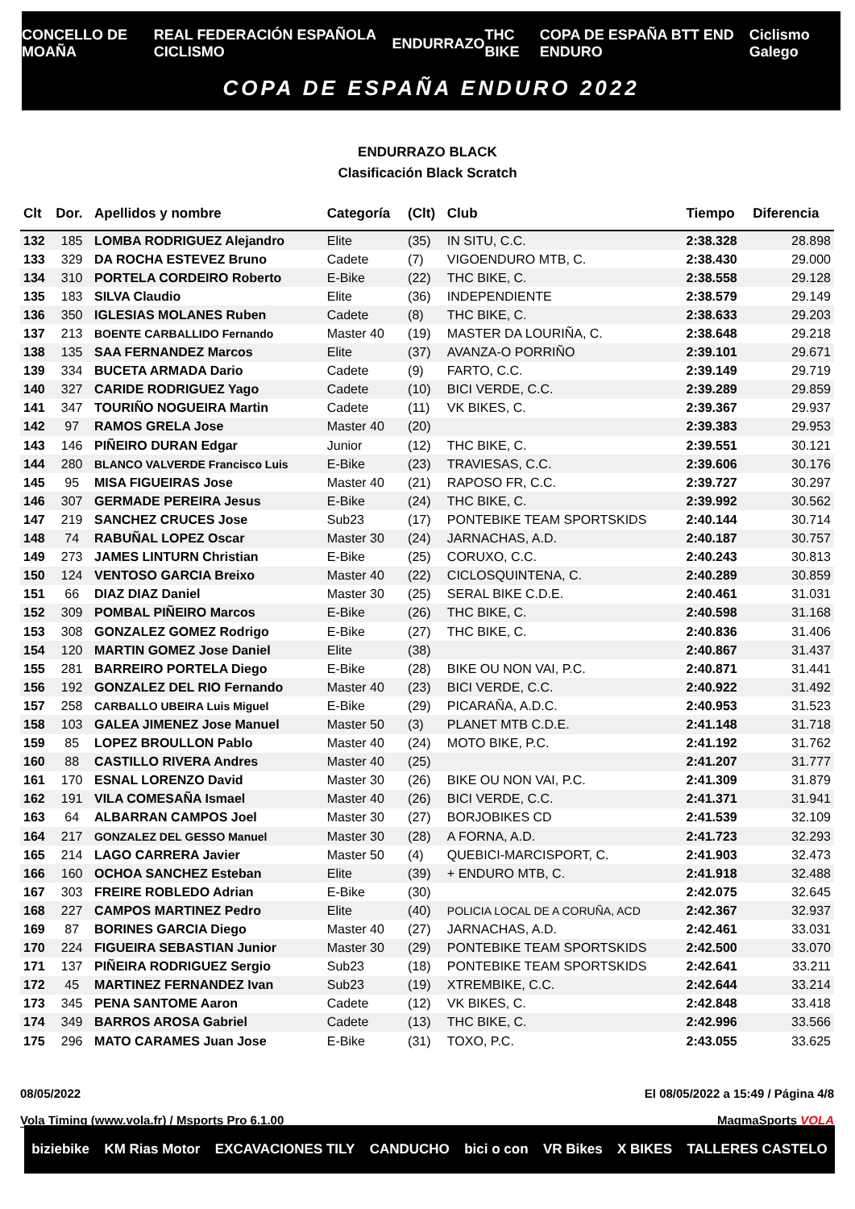CONCELLO DE MOAÑA REAL FEDERACIÓN ESPAÑOLA CICLISMO ENDURRAZO THC BIKE COPA DE ESPAÑA BTT END ENDURO Ciclismo Galego
COPA DE ESPAÑA ENDURO 2022
ENDURRAZO BLACK
Clasificación Black Scratch
| Clt | Dor. | Apellidos y nombre | Categoría | (Clt) | Club | Tiempo | Diferencia |
| --- | --- | --- | --- | --- | --- | --- | --- |
| 132 | 185 | LOMBA RODRIGUEZ Alejandro | Elite | (35) | IN SITU, C.C. | 2:38.328 | 28.898 |
| 133 | 329 | DA ROCHA ESTEVEZ Bruno | Cadete | (7) | VIGOENDURO MTB, C. | 2:38.430 | 29.000 |
| 134 | 310 | PORTELA CORDEIRO Roberto | E-Bike | (22) | THC BIKE, C. | 2:38.558 | 29.128 |
| 135 | 183 | SILVA Claudio | Elite | (36) | INDEPENDIENTE | 2:38.579 | 29.149 |
| 136 | 350 | IGLESIAS MOLANES Ruben | Cadete | (8) | THC BIKE, C. | 2:38.633 | 29.203 |
| 137 | 213 | BOENTE CARBALLIDO Fernando | Master 40 | (19) | MASTER DA LOURIÑA, C. | 2:38.648 | 29.218 |
| 138 | 135 | SAA FERNANDEZ Marcos | Elite | (37) | AVANZA-O PORRIÑO | 2:39.101 | 29.671 |
| 139 | 334 | BUCETA ARMADA Dario | Cadete | (9) | FARTO, C.C. | 2:39.149 | 29.719 |
| 140 | 327 | CARIDE RODRIGUEZ Yago | Cadete | (10) | BICI VERDE, C.C. | 2:39.289 | 29.859 |
| 141 | 347 | TOURIÑO NOGUEIRA Martin | Cadete | (11) | VK BIKES, C. | 2:39.367 | 29.937 |
| 142 | 97 | RAMOS GRELA Jose | Master 40 | (20) | | 2:39.383 | 29.953 |
| 143 | 146 | PIÑEIRO DURAN Edgar | Junior | (12) | THC BIKE, C. | 2:39.551 | 30.121 |
| 144 | 280 | BLANCO VALVERDE Francisco Luis | E-Bike | (23) | TRAVIESAS, C.C. | 2:39.606 | 30.176 |
| 145 | 95 | MISA FIGUEIRAS Jose | Master 40 | (21) | RAPOSO FR, C.C. | 2:39.727 | 30.297 |
| 146 | 307 | GERMADE PEREIRA Jesus | E-Bike | (24) | THC BIKE, C. | 2:39.992 | 30.562 |
| 147 | 219 | SANCHEZ CRUCES Jose | Sub23 | (17) | PONTEBIKE TEAM SPORTSKIDS | 2:40.144 | 30.714 |
| 148 | 74 | RABUÑAL LOPEZ Oscar | Master 30 | (24) | JARNACHAS, A.D. | 2:40.187 | 30.757 |
| 149 | 273 | JAMES LINTURN Christian | E-Bike | (25) | CORUXO, C.C. | 2:40.243 | 30.813 |
| 150 | 124 | VENTOSO GARCIA Breixo | Master 40 | (22) | CICLOSQUINTENA, C. | 2:40.289 | 30.859 |
| 151 | 66 | DIAZ DIAZ Daniel | Master 30 | (25) | SERAL BIKE C.D.E. | 2:40.461 | 31.031 |
| 152 | 309 | POMBAL PIÑEIRO Marcos | E-Bike | (26) | THC BIKE, C. | 2:40.598 | 31.168 |
| 153 | 308 | GONZALEZ GOMEZ Rodrigo | E-Bike | (27) | THC BIKE, C. | 2:40.836 | 31.406 |
| 154 | 120 | MARTIN GOMEZ Jose Daniel | Elite | (38) | | 2:40.867 | 31.437 |
| 155 | 281 | BARREIRO PORTELA Diego | E-Bike | (28) | BIKE OU NON VAI, P.C. | 2:40.871 | 31.441 |
| 156 | 192 | GONZALEZ DEL RIO Fernando | Master 40 | (23) | BICI VERDE, C.C. | 2:40.922 | 31.492 |
| 157 | 258 | CARBALLO UBEIRA Luis Miguel | E-Bike | (29) | PICARAÑA, A.D.C. | 2:40.953 | 31.523 |
| 158 | 103 | GALEA JIMENEZ Jose Manuel | Master 50 | (3) | PLANET MTB C.D.E. | 2:41.148 | 31.718 |
| 159 | 85 | LOPEZ BROULLON Pablo | Master 40 | (24) | MOTO BIKE, P.C. | 2:41.192 | 31.762 |
| 160 | 88 | CASTILLO RIVERA Andres | Master 40 | (25) | | 2:41.207 | 31.777 |
| 161 | 170 | ESNAL LORENZO David | Master 30 | (26) | BIKE OU NON VAI, P.C. | 2:41.309 | 31.879 |
| 162 | 191 | VILA COMESAÑA Ismael | Master 40 | (26) | BICI VERDE, C.C. | 2:41.371 | 31.941 |
| 163 | 64 | ALBARRAN CAMPOS Joel | Master 30 | (27) | BORJOBIKES CD | 2:41.539 | 32.109 |
| 164 | 217 | GONZALEZ DEL GESSO Manuel | Master 30 | (28) | A FORNA, A.D. | 2:41.723 | 32.293 |
| 165 | 214 | LAGO CARRERA Javier | Master 50 | (4) | QUEBICI-MARCISPORT, C. | 2:41.903 | 32.473 |
| 166 | 160 | OCHOA SANCHEZ Esteban | Elite | (39) | + ENDURO MTB, C. | 2:41.918 | 32.488 |
| 167 | 303 | FREIRE ROBLEDO Adrian | E-Bike | (30) | | 2:42.075 | 32.645 |
| 168 | 227 | CAMPOS MARTINEZ Pedro | Elite | (40) | POLICIA LOCAL DE A CORUÑA, ACD | 2:42.367 | 32.937 |
| 169 | 87 | BORINES GARCIA Diego | Master 40 | (27) | JARNACHAS, A.D. | 2:42.461 | 33.031 |
| 170 | 224 | FIGUEIRA SEBASTIAN Junior | Master 30 | (29) | PONTEBIKE TEAM SPORTSKIDS | 2:42.500 | 33.070 |
| 171 | 137 | PIÑEIRA RODRIGUEZ Sergio | Sub23 | (18) | PONTEBIKE TEAM SPORTSKIDS | 2:42.641 | 33.211 |
| 172 | 45 | MARTINEZ FERNANDEZ Ivan | Sub23 | (19) | XTREMBIKE, C.C. | 2:42.644 | 33.214 |
| 173 | 345 | PENA SANTOME Aaron | Cadete | (12) | VK BIKES, C. | 2:42.848 | 33.418 |
| 174 | 349 | BARROS AROSA Gabriel | Cadete | (13) | THC BIKE, C. | 2:42.996 | 33.566 |
| 175 | 296 | MATO CARAMES Juan Jose | E-Bike | (31) | TOXO, P.C. | 2:43.055 | 33.625 |
08/05/2022 El 08/05/2022 a 15:49 / Página 4/8
Vola Timing (www.vola.fr) / Msports Pro 6.1.00 MagmaSports VOLA
biziebike KM Rias Motor EXCAVACIONES TILY CANDUCHO bici o con VR Bikes X BIKES TALLERES CASTELO